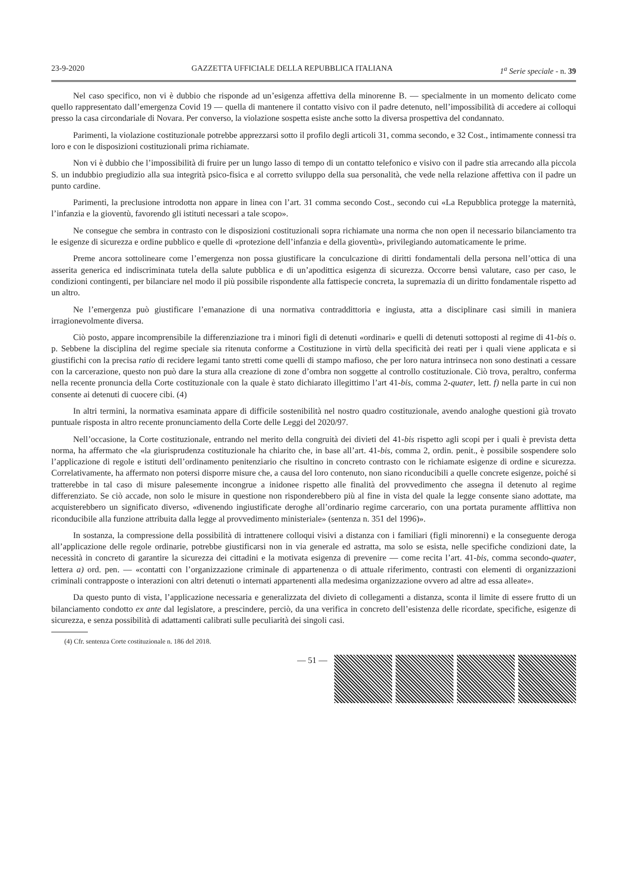23-9-2020 GAZZETTA UFFICIALE DELLA REPUBBLICA ITALIANA 1<sup>a</sup> Serie speciale - n. 39
Nel caso specifico, non vi è dubbio che risponde ad un’esigenza affettiva della minorenne B. — specialmente in un momento delicato come quello rappresentato dall’emergenza Covid 19 — quella di mantenere il contatto visivo con il padre detenuto, nell’impossibilità di accedere ai colloqui presso la casa circondariale di Novara. Per converso, la violazione sospetta esiste anche sotto la diversa prospettiva del condannato.
Parimenti, la violazione costituzionale potrebbe apprezzarsi sotto il profilo degli articoli 31, comma secondo, e 32 Cost., intimamente connessi tra loro e con le disposizioni costituzionali prima richiamate.
Non vi è dubbio che l’impossibilità di fruire per un lungo lasso di tempo di un contatto telefonico e visivo con il padre stia arrecando alla piccola S. un indubbio pregiudizio alla sua integrità psico-fisica e al corretto sviluppo della sua personalità, che vede nella relazione affettiva con il padre un punto cardine.
Parimenti, la preclusione introdotta non appare in linea con l’art. 31 comma secondo Cost., secondo cui «La Repubblica protegge la maternità, l’infanzia e la gioventù, favorendo gli istituti necessari a tale scopo».
Ne consegue che sembra in contrasto con le disposizioni costituzionali sopra richiamate una norma che non open il necessario bilanciamento tra le esigenze di sicurezza e ordine pubblico e quelle di «protezione dell’infanzia e della gioventù», privilegiando automaticamente le prime.
Preme ancora sottolineare come l’emergenza non possa giustificare la conculcazione di diritti fondamentali della persona nell’ottica di una asserita generica ed indiscriminata tutela della salute pubblica e di un’apodittica esigenza di sicurezza. Occorre bensì valutare, caso per caso, le condizioni contingenti, per bilanciare nel modo il più possibile rispondente alla fattispecie concreta, la supremazia di un diritto fondamentale rispetto ad un altro.
Ne l’emergenza può giustificare l’emanazione di una normativa contraddittoria e ingiusta, atta a disciplinare casi simili in maniera irragionevolmente diversa.
Ciò posto, appare incomprensibile la differenziazione tra i minori figli di detenuti «ordinari» e quelli di detenuti sottoposti al regime di 41-bis o. p. Sebbene la disciplina del regime speciale sia ritenuta conforme a Costituzione in virtù della specificità dei reati per i quali viene applicata e si giustifichi con la precisa ratio di recidere legami tanto stretti come quelli di stampo mafioso, che per loro natura intrinseca non sono destinati a cessare con la carcerazione, questo non può dare la stura alla creazione di zone d’ombra non soggette al controllo costituzionale. Ciò trova, peraltro, conferma nella recente pronuncia della Corte costituzionale con la quale è stato dichiarato illegittimo l’art 41-bis, comma 2-quater, lett. f) nella parte in cui non consente ai detenuti di cuocere cibi. (4)
In altri termini, la normativa esaminata appare di difficile sostenibilità nel nostro quadro costituzionale, avendo analoghe questioni già trovato puntuale risposta in altro recente pronunciamento della Corte delle Leggi del 2020/97.
Nell’occasione, la Corte costituzionale, entrando nel merito della congruità dei divieti del 41-bis rispetto agli scopi per i quali è prevista detta norma, ha affermato che «la giurisprudenza costituzionale ha chiarito che, in base all’art. 41-bis, comma 2, ordin. penit., è possibile sospendere solo l’applicazione di regole e istituti dell’ordinamento penitenziario che risultino in concreto contrasto con le richiamate esigenze di ordine e sicurezza. Correlativamente, ha affermato non potersi disporre misure che, a causa del loro contenuto, non siano riconducibili a quelle concrete esigenze, poiché si tratterebbe in tal caso di misure palesemente incongrue a inidonee rispetto alle finalità del provvedimento che assegna il detenuto al regime differenziato. Se ciò accade, non solo le misure in questione non risponderebbero più al fine in vista del quale la legge consente siano adottate, ma acquisterebbero un significato diverso, «divenendo ingiustificate deroghe all’ordinario regime carcerario, con una portata puramente afflittiva non riconducibile alla funzione attribuita dalla legge al provvedimento ministeriale» (sentenza n. 351 del 1996)».
In sostanza, la compressione della possibilità di intrattenere colloqui visivi a distanza con i familiari (figli minorenni) e la conseguente deroga all’applicazione delle regole ordinarie, potrebbe giustificarsi non in via generale ed astratta, ma solo se esista, nelle specifiche condizioni date, la necessità in concreto di garantire la sicurezza dei cittadini e la motivata esigenza di prevenire — come recita l’art. 41-bis, comma secondo-quater, lettera a) ord. pen. — «contatti con l’organizzazione criminale di appartenenza o di attuale riferimento, contrasti con elementi di organizzazioni criminali contrapposte o interazioni con altri detenuti o internati appartenenti alla medesima organizzazione ovvero ad altre ad essa alleate».
Da questo punto di vista, l’applicazione necessaria e generalizzata del divieto di collegamenti a distanza, sconta il limite di essere frutto di un bilanciamento condotto ex ante dal legislatore, a prescindere, perciò, da una verifica in concreto dell’esistenza delle ricordate, specifiche, esigenze di sicurezza, e senza possibilità di adattamenti calibrati sulle peculiarità dei singoli casi.
(4) Cfr. sentenza Corte costituzionale n. 186 del 2018.
— 51 —